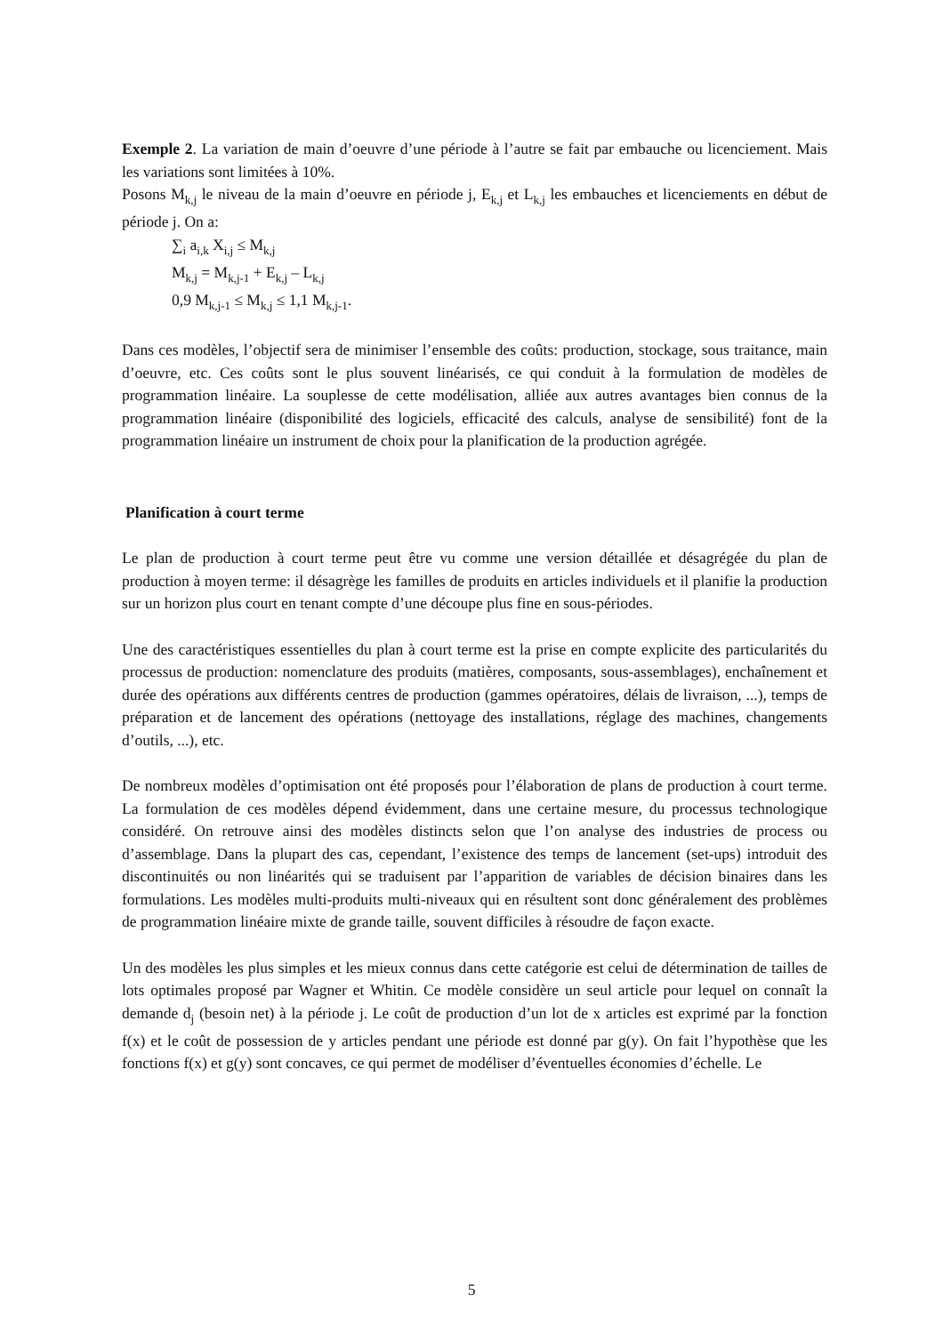Exemple 2. La variation de main d’oeuvre d’une période à l’autre se fait par embauche ou licenciement. Mais les variations sont limitées à 10%.
Posons M<sub>k,j</sub> le niveau de la main d’oeuvre en période j, E<sub>k,j</sub> et L<sub>k,j</sub> les embauches et licenciements en début de période j. On a:
∑<sub>i</sub> a<sub>i,k</sub> X<sub>i,j</sub> ≤ M<sub>k,j</sub>
M<sub>k,j</sub> = M<sub>k,j-1</sub> + E<sub>k,j</sub> – L<sub>k,j</sub>
0,9 M<sub>k,j-1</sub> ≤ M<sub>k,j</sub> ≤ 1,1 M<sub>k,j-1</sub>.
Dans ces modèles, l’objectif sera de minimiser l’ensemble des coûts: production, stockage, sous traitance, main d’oeuvre, etc. Ces coûts sont le plus souvent linéarisés, ce qui conduit à la formulation de modèles de programmation linéaire. La souplesse de cette modélisation, alliée aux autres avantages bien connus de la programmation linéaire (disponibilité des logiciels, efficacité des calculs, analyse de sensibilité) font de la programmation linéaire un instrument de choix pour la planification de la production agrégée.
Planification à court terme
Le plan de production à court terme peut être vu comme une version détaillée et désagrégée du plan de production à moyen terme: il désagrège les familles de produits en articles individuels et il planifie la production sur un horizon plus court en tenant compte d’une découpe plus fine en sous-périodes.
Une des caractéristiques essentielles du plan à court terme est la prise en compte explicite des particularités du processus de production: nomenclature des produits (matières, composants, sous-assemblages), enchaînement et durée des opérations aux différents centres de production (gammes opératoires, délais de livraison, ...), temps de préparation et de lancement des opérations (nettoyage des installations, réglage des machines, changements d’outils, ...), etc.
De nombreux modèles d’optimisation ont été proposés pour l’élaboration de plans de production à court terme. La formulation de ces modèles dépend évidemment, dans une certaine mesure, du processus technologique considéré. On retrouve ainsi des modèles distincts selon que l’on analyse des industries de process ou d’assemblage. Dans la plupart des cas, cependant, l’existence des temps de lancement (set-ups) introduit des discontinuités ou non linéarités qui se traduisent par l’apparition de variables de décision binaires dans les formulations. Les modèles multi-produits multi-niveaux qui en résultent sont donc généralement des problèmes de programmation linéaire mixte de grande taille, souvent difficiles à résoudre de façon exacte.
Un des modèles les plus simples et les mieux connus dans cette catégorie est celui de détermination de tailles de lots optimales proposé par Wagner et Whitin. Ce modèle considère un seul article pour lequel on connaît la demande d<sub>j</sub> (besoin net) à la période j. Le coût de production d’un lot de x articles est exprimé par la fonction f(x) et le coût de possession de y articles pendant une période est donné par g(y). On fait l’hypothèse que les fonctions f(x) et g(y) sont concaves, ce qui permet de modéliser d’éventuelles économies d’échelle. Le
5